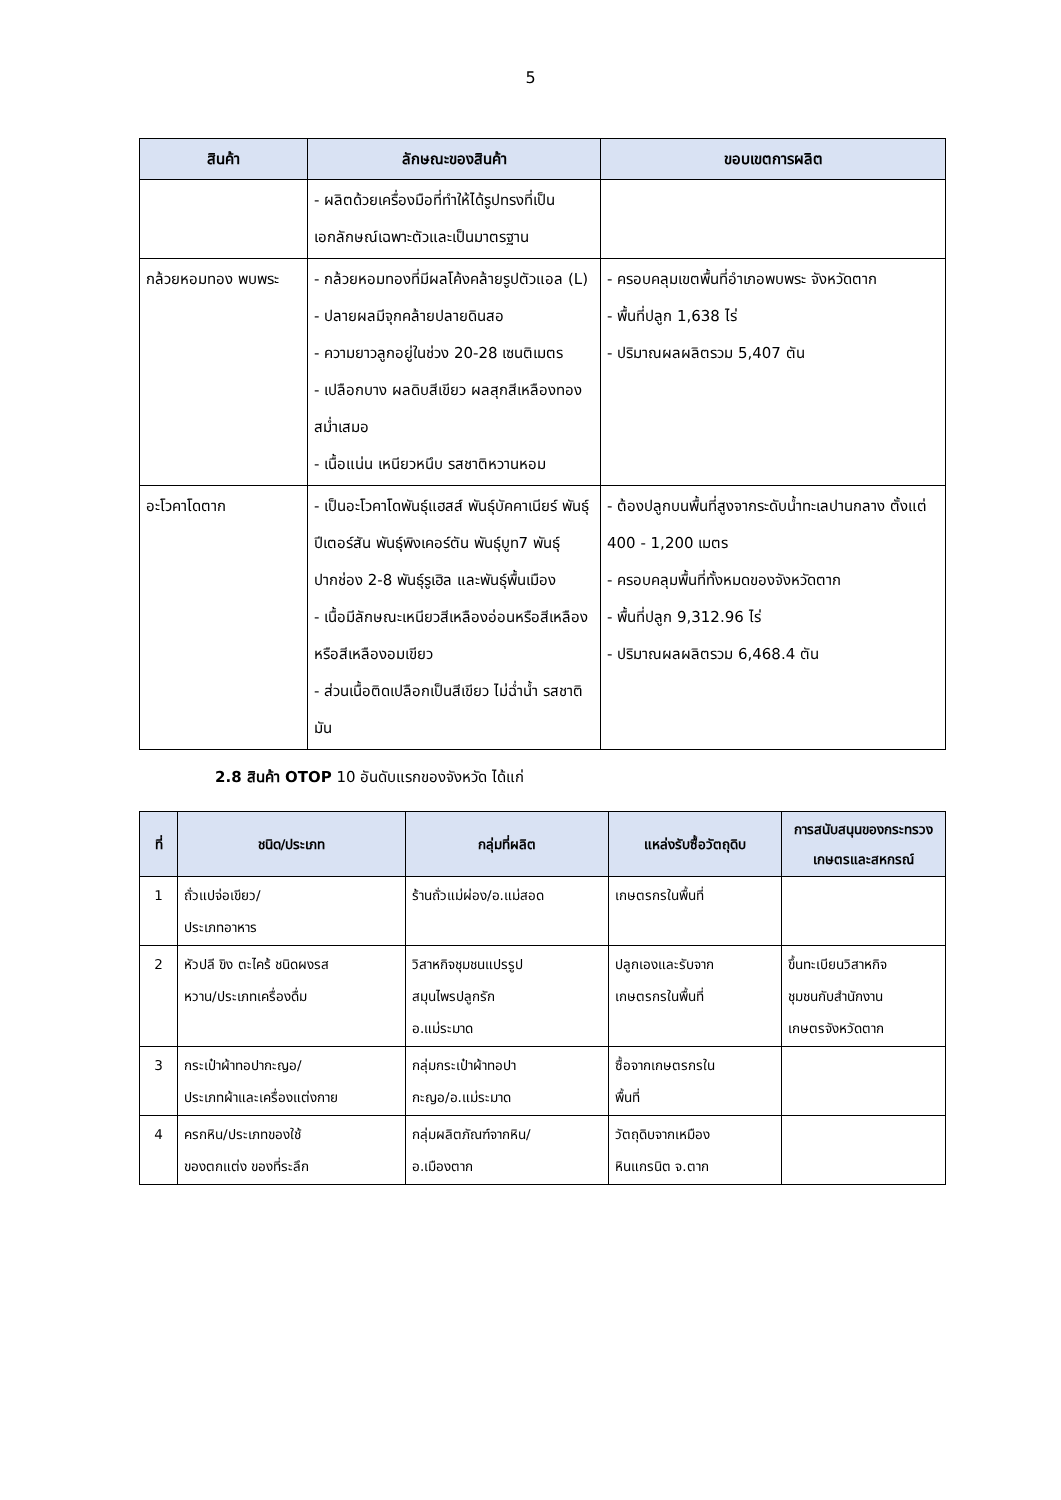5
| สินค้า | ลักษณะของสินค้า | ขอบเขตการผลิต |
| --- | --- | --- |
| | - ผลิตด้วยเครื่องมือที่ทำให้ได้รูปทรงที่เป็นเอกลักษณ์เฉพาะตัวและเป็นมาตรฐาน | |
| กล้วยหอมทอง พบพระ | - กล้วยหอมทองที่มีผลโค้งคล้ายรูปตัวแอล (L) - ปลายผลมีจุกคล้ายปลายดินสอ - ความยาวลูกอยู่ในช่วง 20-28 เซนติเมตร - เปลือกบาง ผลดิบสีเขียว ผลสุกสีเหลืองทองสม่ำเสมอ - เนื้อแน่น เหนียวหนึบ รสชาติหวานหอม | - ครอบคลุมเขตพื้นที่อำเภอพบพระ จังหวัดตาก - พื้นที่ปลูก 1,638 ไร่ - ปริมาณผลผลิตรวม 5,407 ตัน |
| อะโวคาโดตาก | - เป็นอะโวคาโดพันธุ์แฮสส์ พันธุ์บัคคาเนียร์ พันธุ์ปีเตอร์สัน พันธุ์พิงเคอร์ตัน พันธุ์บูท7 พันธุ์ปากช่อง 2-8 พันธุ์รูเฮิล และพันธุ์พื้นเมือง - เนื้อมีลักษณะเหนียวสีเหลืองอ่อนหรือสีเหลือง หรือสีเหลืองอมเขียว - ส่วนเนื้อติดเปลือกเป็นสีเขียว ไม่ฉ่ำน้ำ รสชาติมัน | - ต้องปลูกบนพื้นที่สูงจากระดับน้ำทะเลปานกลาง ตั้งแต่ 400 - 1,200 เมตร - ครอบคลุมพื้นที่ทั้งหมดของจังหวัดตาก - พื้นที่ปลูก 9,312.96 ไร่ - ปริมาณผลผลิตรวม 6,468.4 ตัน |
2.8 สินค้า OTOP 10 อันดับแรกของจังหวัด ได้แก่
| ที่ | ชนิด/ประเภท | กลุ่มที่ผลิต | แหล่งรับซื้อวัตถุดิบ | การสนับสนุนของกระทรวงเกษตรและสหกรณ์ |
| --- | --- | --- | --- | --- |
| 1 | ถั่วแปจ่อเขียว/ ประเภทอาหาร | ร้านถั่วแม่ผ่อง/อ.แม่สอด | เกษตรกรในพื้นที่ | |
| 2 | หัวปลี ขิง ตะไคร้ ชนิดผงรส หวาน/ประเภทเครื่องดื่ม | วิสาหกิจชุมชนแปรรูป สมุนไพรปลูกรัก อ.แม่ระมาด | ปลูกเองและรับจาก เกษตรกรในพื้นที่ | ขึ้นทะเบียนวิสาหกิจ ชุมชนกับสำนักงาน เกษตรจังหวัดตาก |
| 3 | กระเป๋าผ้าทอปากะญอ/ ประเภทผ้าและเครื่องแต่งกาย | กลุ่มกระเป๋าผ้าทอปา กะญอ/อ.แม่ระมาด | ซื้อจากเกษตรกรใน พื้นที่ | |
| 4 | ครกหิน/ประเภทของใช้ ของตกแต่ง ของที่ระลึก | กลุ่มผลิตภัณฑ์จากหิน/ อ.เมืองตาก | วัตถุดิบจากเหมือง หินแกรนิต จ.ตาก | |